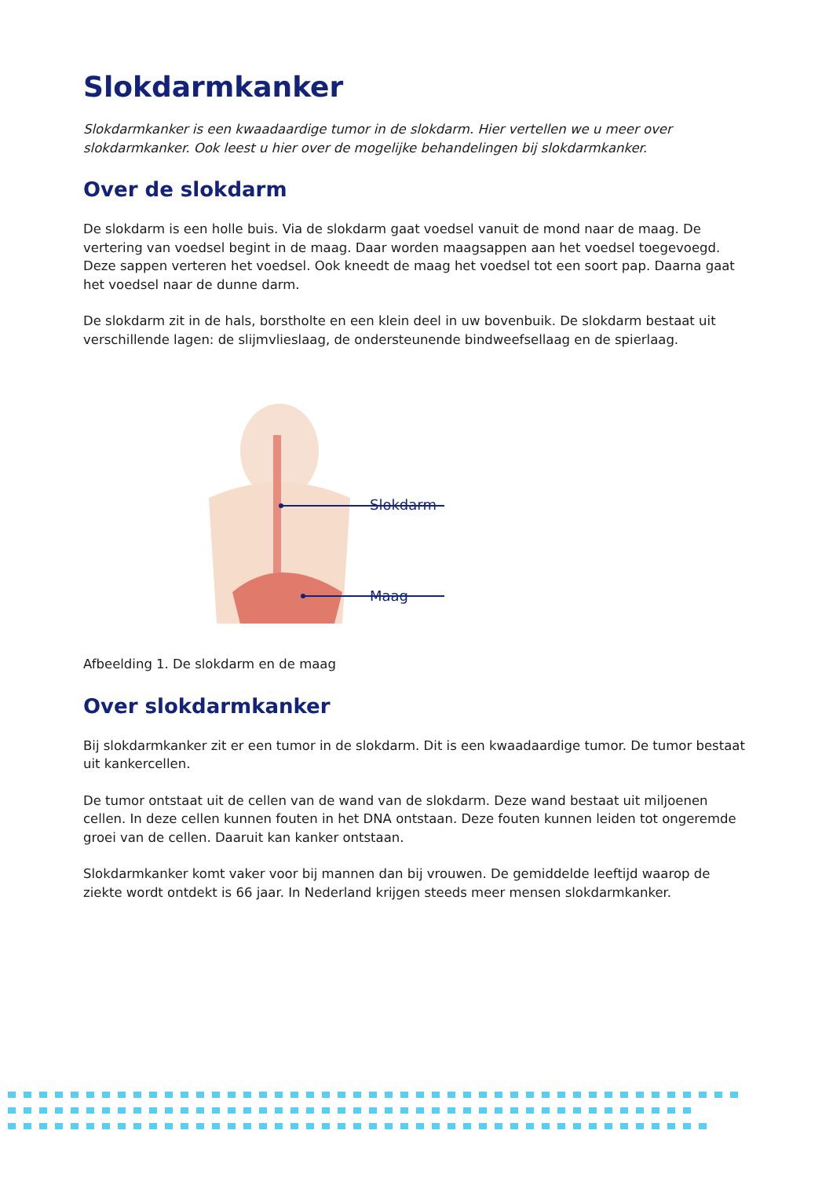Slokdarmkanker
Slokdarmkanker is een kwaadaardige tumor in de slokdarm. Hier vertellen we u meer over slokdarmkanker. Ook leest u hier over de mogelijke behandelingen bij slokdarmkanker.
Over de slokdarm
De slokdarm is een holle buis. Via de slokdarm gaat voedsel vanuit de mond naar de maag. De vertering van voedsel begint in de maag. Daar worden maagsappen aan het voedsel toegevoegd. Deze sappen verteren het voedsel. Ook kneedt de maag het voedsel tot een soort pap. Daarna gaat het voedsel naar de dunne darm.
De slokdarm zit in de hals, borstholte en een klein deel in uw bovenbuik. De slokdarm bestaat uit verschillende lagen: de slijmvlieslaag, de ondersteunende bindweefsellaag en de spierlaag.
Slokdarm
Maag
Afbeelding 1. De slokdarm en de maag
Over slokdarmkanker
Bij slokdarmkanker zit er een tumor in de slokdarm. Dit is een kwaadaardige tumor. De tumor bestaat uit kankercellen.
De tumor ontstaat uit de cellen van de wand van de slokdarm. Deze wand bestaat uit miljoenen cellen. In deze cellen kunnen fouten in het DNA ontstaan. Deze fouten kunnen leiden tot ongeremde groei van de cellen. Daaruit kan kanker ontstaan.
Slokdarmkanker komt vaker voor bij mannen dan bij vrouwen. De gemiddelde leeftijd waarop de ziekte wordt ontdekt is 66 jaar. In Nederland krijgen steeds meer mensen slokdarmkanker.